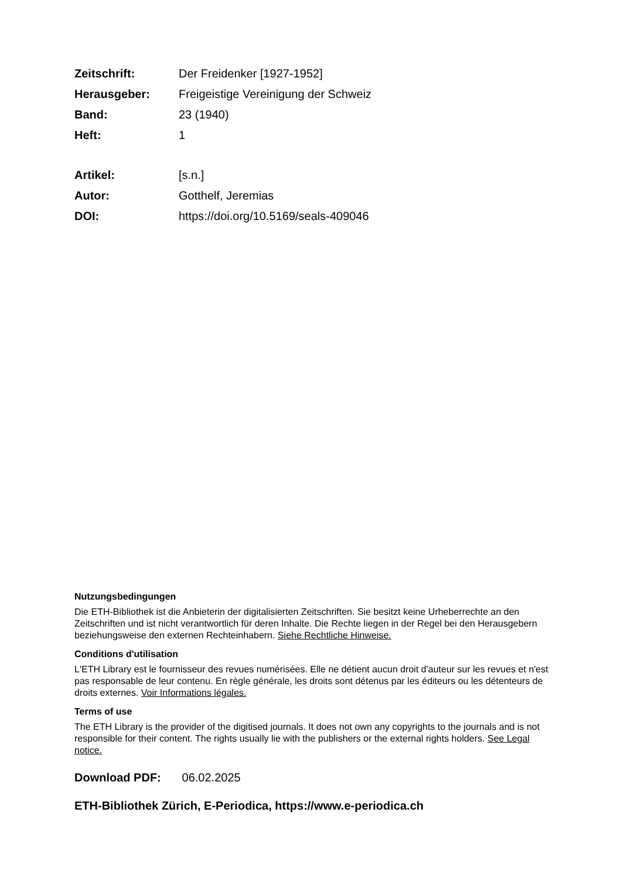Zeitschrift: Der Freidenker [1927-1952]
Herausgeber: Freigeistige Vereinigung der Schweiz
Band: 23 (1940)
Heft: 1
Artikel: [s.n.]
Autor: Gotthelf, Jeremias
DOI: https://doi.org/10.5169/seals-409046
Nutzungsbedingungen
Die ETH-Bibliothek ist die Anbieterin der digitalisierten Zeitschriften. Sie besitzt keine Urheberrechte an den Zeitschriften und ist nicht verantwortlich für deren Inhalte. Die Rechte liegen in der Regel bei den Herausgebern beziehungsweise den externen Rechteinhabern. Siehe Rechtliche Hinweise.
Conditions d'utilisation
L'ETH Library est le fournisseur des revues numérisées. Elle ne détient aucun droit d'auteur sur les revues et n'est pas responsable de leur contenu. En règle générale, les droits sont détenus par les éditeurs ou les détenteurs de droits externes. Voir Informations légales.
Terms of use
The ETH Library is the provider of the digitised journals. It does not own any copyrights to the journals and is not responsible for their content. The rights usually lie with the publishers or the external rights holders. See Legal notice.
Download PDF: 06.02.2025
ETH-Bibliothek Zürich, E-Periodica, https://www.e-periodica.ch